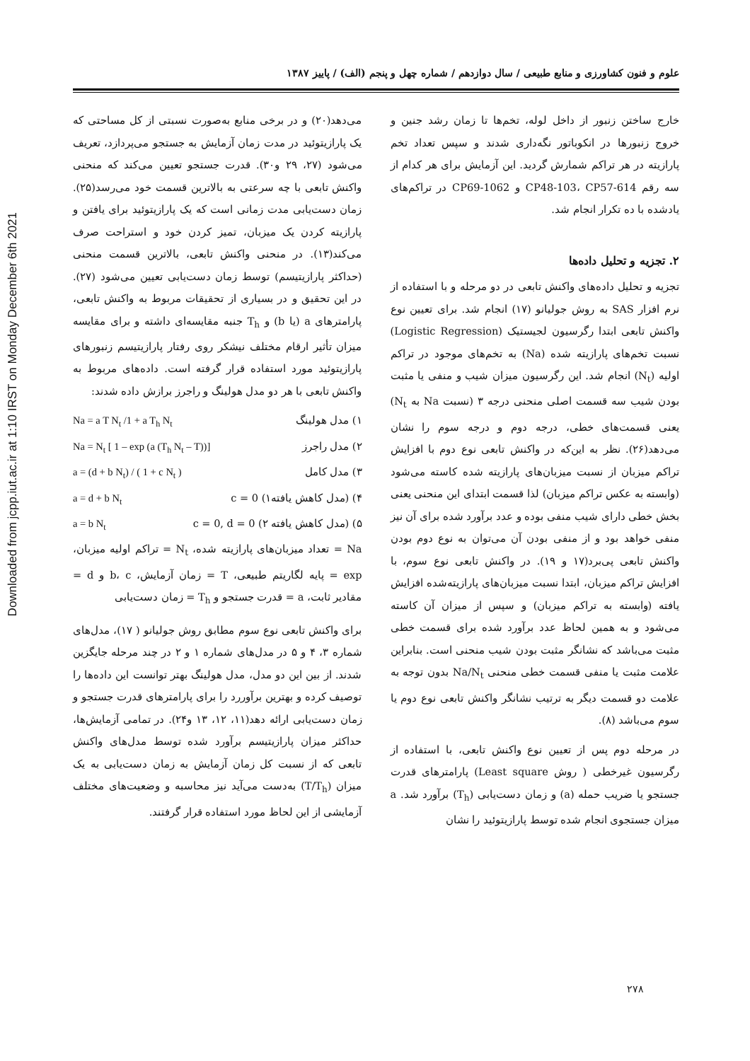Downloaded from jcpp.iut.ac.ir at 1:10 IRST on Monday December 6th 2021
علوم و فنون کشاورزی و منابع طبیعی / سال دوازدهم / شماره چهل و پنجم (الف) / پاییز ۱۳۸۷
خارج ساختن زنبور از داخل لوله، تخم‌ها تا زمان رشد جنین و خروج زنبورها در انکوباتور نگه‌داری شدند و سپس تعداد تخم پارازیته در هر تراکم شمارش گردید. این آزمایش برای هر کدام از سه رقم CP48-103، CP57-614 و CP69-1062 در تراکم‌های یادشده با ده تکرار انجام شد.
۲. تجزیه و تحلیل داده‌ها
تجزیه و تحلیل داده‌های واکنش تابعی در دو مرحله و با استفاده از نرم افزار SAS به روش جولیانو (۱۷) انجام شد. برای تعیین نوع واکنش تابعی ابتدا رگرسیون لجیستیک (Logistic Regression) نسبت تخم‌های پارازیته شده (Na) به تخم‌های موجود در تراکم اولیه (N<sub>t</sub>) انجام شد. این رگرسیون میزان شیب و منفی یا مثبت بودن شیب سه قسمت اصلی منحنی درجه ۳ (نسبت Na به N<sub>t</sub>) یعنی قسمت‌های خطی، درجه دوم و درجه سوم را نشان می‌دهد(۲۶). نظر به این‌که در واکنش تابعی نوع دوم با افزایش تراکم میزبان از نسبت میزبان‌های پارازیته شده کاسته می‌شود (وابسته به عکس تراکم میزبان) لذا قسمت ابتدای این منحنی یعنی بخش خطی دارای شیب منفی بوده و عدد برآورد شده برای آن نیز منفی خواهد بود و از منفی بودن آن می‌توان به نوع دوم بودن واکنش تابعی پی‌برد(۱۷ و ۱۹). در واکنش تابعی نوع سوم، با افزایش تراکم میزبان، ابتدا نسبت میزبان‌های پارازیته‌شده افزایش یافته (وابسته به تراکم میزبان) و سپس از میزان آن کاسته می‌شود و به همین لحاظ عدد برآورد شده برای قسمت خطی مثبت می‌باشد که نشانگر مثبت بودن شیب منحنی است. بنابراین علامت مثبت یا منفی قسمت خطی منحنی Na/N<sub>t</sub> بدون توجه به علامت دو قسمت دیگر به ترتیب نشانگر واکنش تابعی نوع دوم یا سوم می‌باشد (۸).
در مرحله دوم پس از تعیین نوع واکنش تابعی، با استفاده از رگرسیون غیرخطی ( روش Least square) پارامترهای قدرت جستجو یا ضریب حمله (a) و زمان دست‌یابی (T<sub>h</sub>) برآورد شد. a میزان جستجوی انجام شده توسط پارازیتوئید را نشان
می‌دهد(۲۰) و در برخی منابع به‌صورت نسبتی از کل مساحتی که یک پارازیتوئید در مدت زمان آزمایش به جستجو می‌پردازد، تعریف می‌شود (۲۷، ۲۹ و۳۰). قدرت جستجو تعیین می‌کند که منحنی واکنش تابعی با چه سرعتی به بالاترین قسمت خود می‌رسد(۲۵). زمان دست‌یابی مدت زمانی است که یک پارازیتوئید برای یافتن و پارازیته کردن یک میزبان، تمیز کردن خود و استراحت صرف می‌کند(۱۳). در منحنی واکنش تابعی، بالاترین قسمت منحنی (حداکثر پارازیتیسم) توسط زمان دست‌یابی تعیین می‌شود (۲۷). در این تحقیق و در بسیاری از تحقیقات مربوط به واکنش تابعی، پارامترهای a (یا b) و T<sub>h</sub> جنبه مقایسه‌ای داشته و برای مقایسه میزان تأثیر ارقام مختلف نیشکر روی رفتار پارازیتیسم زنبورهای پارازیتوئید مورد استفاده قرار گرفته است. داده‌های مربوط به واکنش تابعی با هر دو مدل هولینگ و راجرز برازش داده شدند:
۱) مدل هولینگ Na = a T N<sub>t</sub> /1 + a T<sub>h</sub> N<sub>t</sub>
۲) مدل راجرز Na = N<sub>t</sub> [ 1 – exp (a (T<sub>h</sub> N<sub>t</sub> – T))]
۳) مدل کامل a = (d + b N<sub>t</sub>) / ( 1 + c N<sub>t</sub> )
۴) (مدل کاهش یافته۱) c = 0 a = d + b N<sub>t</sub>
۵) (مدل کاهش یافته ۲) c = 0, d = 0 a = b N<sub>t</sub>
Na = تعداد میزبان‌های پارازیته شده، N<sub>t</sub> = تراکم اولیه میزبان، exp = پایه لگاریتم طبیعی، T = زمان آزمایش، b، c و d = مقادیر ثابت، a = قدرت جستجو و T<sub>h</sub> = زمان دست‌یابی
برای واکنش تابعی نوع سوم مطابق روش جولیانو ( ۱۷)، مدل‌های شماره ۳، ۴ و ۵ در مدل‌های شماره ۱ و ۲ در چند مرحله جایگزین شدند. از بین این دو مدل، مدل هولینگ بهتر توانست این داده‌ها را توصیف کرده و بهترین برآوررد را برای پارامترهای قدرت جستجو و زمان دست‌یابی ارائه دهد(۱۱، ۱۲، ۱۳ و۲۴). در تمامی آزمایش‌ها، حداکثر میزان پارازیتیسم برآورد شده توسط مدل‌های واکنش تابعی که از نسبت کل زمان آزمایش به زمان دست‌یابی به یک میزان (T/T<sub>h</sub>) به‌دست می‌آید نیز محاسبه و وضعیت‌های مختلف آزمایشی از این لحاظ مورد استفاده قرار گرفتند.
۲۷۸